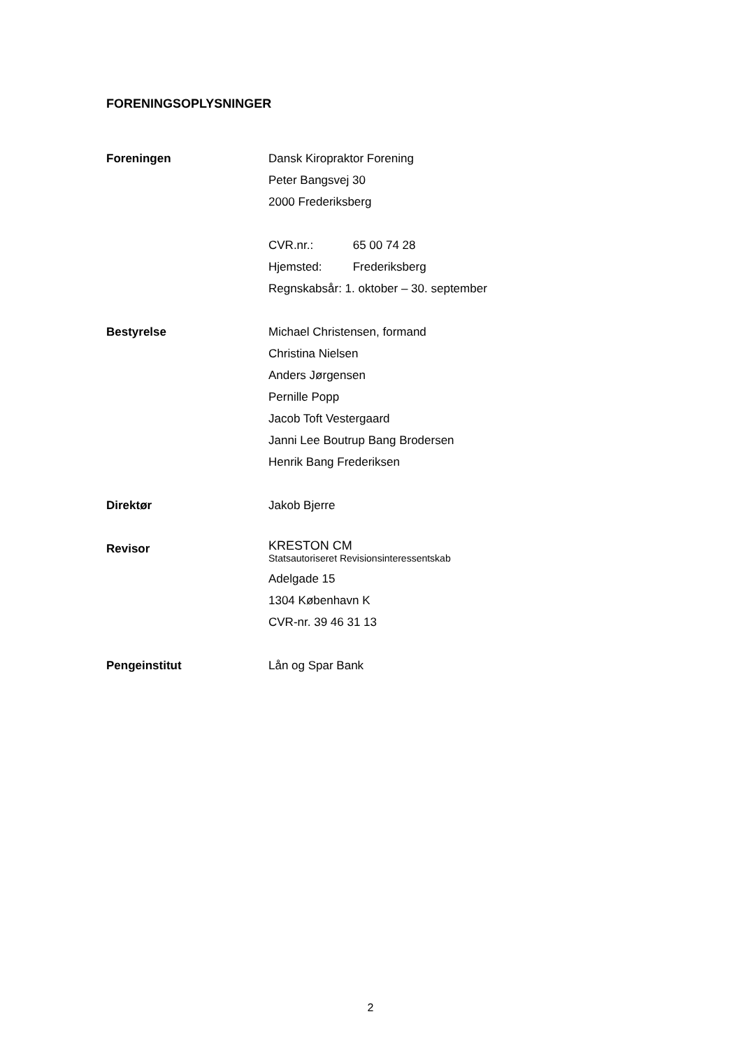FORENINGSOPLYSNINGER
Foreningen Dansk Kiropraktor Forening
Peter Bangsvej 30
2000 Frederiksberg
CVR.nr.: 65 00 74 28
Hjemsted: Frederiksberg
Regnskabsår: 1. oktober – 30. september
Bestyrelse Michael Christensen, formand
Christina Nielsen
Anders Jørgensen
Pernille Popp
Jacob Toft Vestergaard
Janni Lee Boutrup Bang Brodersen
Henrik Bang Frederiksen
Direktør Jakob Bjerre
Revisor
KRESTON CM
Statsautoriseret Revisionsinteressentskab
Adelgade 15
1304 København K
CVR-nr. 39 46 31 13
Pengeinstitut Lån og Spar Bank
2